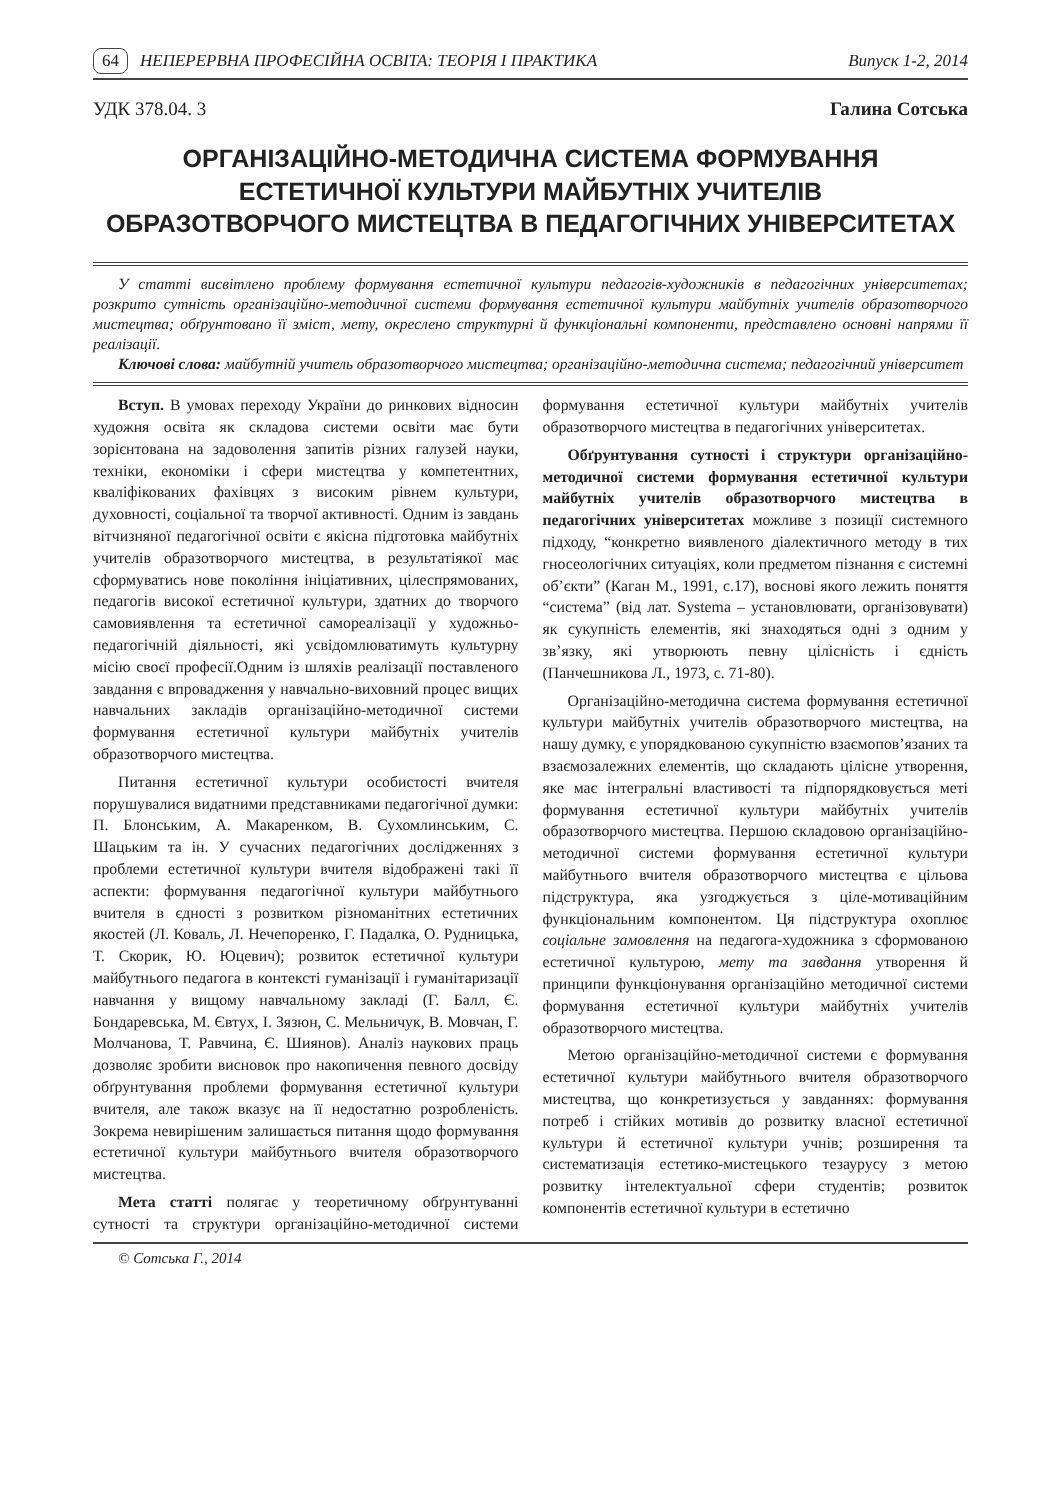64 НЕПЕРЕРВНА ПРОФЕСІЙНА ОСВІТА: ТЕОРІЯ І ПРАКТИКА Випуск 1-2, 2014
УДК 378.04. 3 Галина Сотська
ОРГАНІЗАЦІЙНО-МЕТОДИЧНА СИСТЕМА ФОРМУВАННЯ
ЕСТЕТИЧНОЇ КУЛЬТУРИ МАЙБУТНІХ УЧИТЕЛІВ
ОБРАЗОТВОРЧОГО МИСТЕЦТВА В ПЕДАГОГІЧНИХ УНІВЕРСИТЕТАХ
У статті висвітлено проблему формування естетичної культури педагогів-художників в педагогічних університетах; розкрито сутність організаційно-методичної системи формування естетичної культури майбутніх учителів образотворчого мистецтва; обґрунтовано її зміст, мету, окреслено структурні й функціональні компоненти, представлено основні напрями її реалізації.
Ключові слова: майбутній учитель образотворчого мистецтва; організаційно-методична система; педагогічний університет
Вступ. В умовах переходу України до ринкових відносин художня освіта як складова системи освіти має бути зорієнтована на задоволення запитів різних галузей науки, техніки, економіки і сфери мистецтва у компетентних, кваліфікованих фахівцях з високим рівнем культури, духовності, соціальної та творчої активності. Одним із завдань вітчизняної педагогічної освіти є якісна підготовка майбутніх учителів образотворчого мистецтва, в результатіякої має сформуватись нове покоління ініціативних, цілеспрямованих, педагогів високої естетичної культури, здатних до творчого самовиявлення та естетичної самореалізації у художньо-педагогічній діяльності, які усвідомлюватимуть культурну місію своєї професії.Одним із шляхів реалізації поставленого завдання є впровадження у навчально-виховний процес вищих навчальних закладів організаційно-методичної системи формування естетичної культури майбутніх учителів образотворчого мистецтва.
Питання естетичної культури особистості вчителя порушувалися видатними представниками педагогічної думки: П. Блонським, А. Макаренком, В. Сухомлинським, С. Шацьким та ін. У сучасних педагогічних дослідженнях з проблеми естетичної культури вчителя відображені такі її аспекти: формування педагогічної культури майбутнього вчителя в єдності з розвитком різноманітних естетичних якостей (Л. Коваль, Л. Нечепоренко, Г. Падалка, О. Рудницька, Т. Скорик, Ю. Юцевич); розвиток естетичної культури майбутнього педагога в контексті гуманізації і гуманітаризації навчання у вищому навчальному закладі (Г. Балл, Є. Бондаревська, М. Євтух, І. Зязюн, С. Мельничук, В. Мовчан, Г. Молчанова, Т. Равчина, Є. Шиянов). Аналіз наукових праць дозволяє зробити висновок про накопичення певного досвіду обґрунтування проблеми формування естетичної культури вчителя, але також вказує на її недостатню розробленість. Зокрема невирішеним залишається питання щодо формування естетичної культури майбутнього вчителя образотворчого мистецтва.
Мета статті полягає у теоретичному обґрунтуванні сутності та структури організаційно-методичної системи формування естетичної культури майбутніх учителів образотворчого мистецтва в педагогічних університетах.
Обґрунтування сутності і структури організаційно-методичної системи формування естетичної культури майбутніх учителів образотворчого мистецтва в педагогічних університетах можливе з позиції системного підходу, “конкретно виявленого діалектичного методу в тих гносеологічних ситуаціях, коли предметом пізнання є системні об’єкти” (Каган М., 1991, с.17), воснові якого лежить поняття “система” (від лат. Systema – установлювати, організовувати) як сукупність елементів, які знаходяться одні з одним у зв’язку, які утворюють певну цілісність і єдність (Панчешникова Л., 1973, с. 71-80).
Організаційно-методична система формування естетичної культури майбутніх учителів образотворчого мистецтва, на нашу думку, є упорядкованою сукупністю взаємопов’язаних та взаємозалежних елементів, що складають цілісне утворення, яке має інтегральні властивості та підпорядковується меті формування естетичної культури майбутніх учителів образотворчого мистецтва. Першою складовою організаційно-методичної системи формування естетичної культури майбутнього вчителя образотворчого мистецтва є цільова підструктура, яка узгоджується з ціле-мотиваційним функціональним компонентом. Ця підструктура охоплює соціальне замовлення на педагога-художника з сформованою естетичної культурою, мету та завдання утворення й принципи функціонування організаційно методичної системи формування естетичної культури майбутніх учителів образотворчого мистецтва.
Метою організаційно-методичної системи є формування естетичної культури майбутнього вчителя образотворчого мистецтва, що конкретизується у завданнях: формування потреб і стійких мотивів до розвитку власної естетичної культури й естетичної культури учнів; розширення та систематизація естетико-мистецького тезаурусу з метою розвитку інтелектуальної сфери студентів; розвиток компонентів естетичної культури в естетично
© Сотська Г., 2014